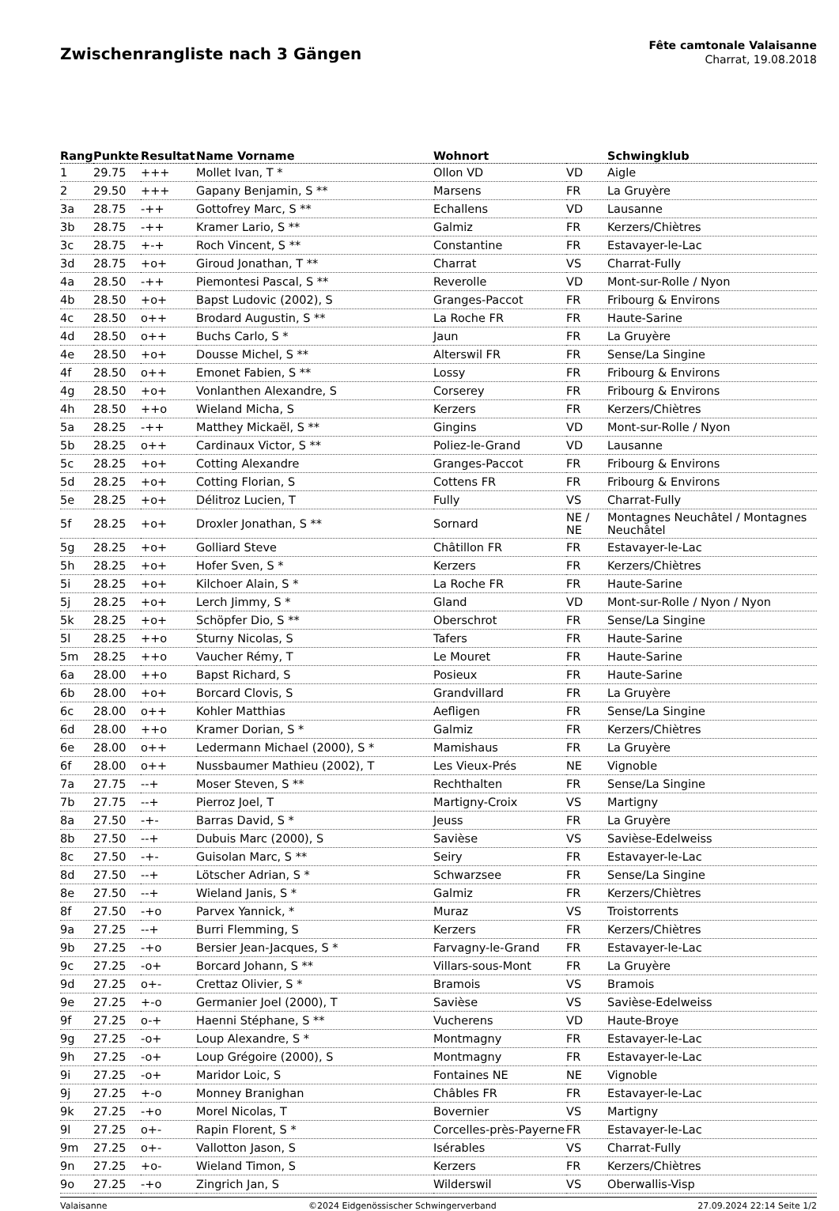Zwischenrangliste nach 3 Gängen
Fête camtonale Valaisanne
Charrat, 19.08.2018
| Rang | Punkte | Resultat | Name Vorname | Wohnort | | Schwingklub |
| --- | --- | --- | --- | --- | --- | --- |
| 1 | 29.75 | +++ | Mollet Ivan, T * | Ollon VD | VD | Aigle |
| 2 | 29.50 | +++ | Gapany Benjamin, S ** | Marsens | FR | La Gruyère |
| 3a | 28.75 | -++ | Gottofrey Marc, S ** | Echallens | VD | Lausanne |
| 3b | 28.75 | -++ | Kramer Lario, S ** | Galmiz | FR | Kerzers/Chiètres |
| 3c | 28.75 | +-+ | Roch Vincent, S ** | Constantine | FR | Estavayer-le-Lac |
| 3d | 28.75 | +o+ | Giroud Jonathan, T ** | Charrat | VS | Charrat-Fully |
| 4a | 28.50 | -++ | Piemontesi Pascal, S ** | Reverolle | VD | Mont-sur-Rolle / Nyon |
| 4b | 28.50 | +o+ | Bapst Ludovic (2002), S | Granges-Paccot | FR | Fribourg & Environs |
| 4c | 28.50 | o++ | Brodard Augustin, S ** | La Roche FR | FR | Haute-Sarine |
| 4d | 28.50 | o++ | Buchs Carlo, S * | Jaun | FR | La Gruyère |
| 4e | 28.50 | +o+ | Dousse Michel, S ** | Alterswil FR | FR | Sense/La Singine |
| 4f | 28.50 | o++ | Emonet Fabien, S ** | Lossy | FR | Fribourg & Environs |
| 4g | 28.50 | +o+ | Vonlanthen Alexandre, S | Corserey | FR | Fribourg & Environs |
| 4h | 28.50 | ++o | Wieland Micha, S | Kerzers | FR | Kerzers/Chiètres |
| 5a | 28.25 | -++ | Matthey Mickaël, S ** | Gingins | VD | Mont-sur-Rolle / Nyon |
| 5b | 28.25 | o++ | Cardinaux Victor, S ** | Poliez-le-Grand | VD | Lausanne |
| 5c | 28.25 | +o+ | Cotting Alexandre | Granges-Paccot | FR | Fribourg & Environs |
| 5d | 28.25 | +o+ | Cotting Florian, S | Cottens FR | FR | Fribourg & Environs |
| 5e | 28.25 | +o+ | Délitroz Lucien, T | Fully | VS | Charrat-Fully |
| 5f | 28.25 | +o+ | Droxler Jonathan, S ** | Sornard | NE / NE | Montagnes Neuchâtel / Montagnes Neuchâtel |
| 5g | 28.25 | +o+ | Golliard Steve | Châtillon FR | FR | Estavayer-le-Lac |
| 5h | 28.25 | +o+ | Hofer Sven, S * | Kerzers | FR | Kerzers/Chiètres |
| 5i | 28.25 | +o+ | Kilchoer Alain, S * | La Roche FR | FR | Haute-Sarine |
| 5j | 28.25 | +o+ | Lerch Jimmy, S * | Gland | VD | Mont-sur-Rolle / Nyon / Nyon |
| 5k | 28.25 | +o+ | Schöpfer Dio, S ** | Oberschrot | FR | Sense/La Singine |
| 5l | 28.25 | ++o | Sturny Nicolas, S | Tafers | FR | Haute-Sarine |
| 5m | 28.25 | ++o | Vaucher Rémy, T | Le Mouret | FR | Haute-Sarine |
| 6a | 28.00 | ++o | Bapst Richard, S | Posieux | FR | Haute-Sarine |
| 6b | 28.00 | +o+ | Borcard Clovis, S | Grandvillard | FR | La Gruyère |
| 6c | 28.00 | o++ | Kohler Matthias | Aefligen | FR | Sense/La Singine |
| 6d | 28.00 | ++o | Kramer Dorian, S * | Galmiz | FR | Kerzers/Chiètres |
| 6e | 28.00 | o++ | Ledermann Michael (2000), S * | Mamishaus | FR | La Gruyère |
| 6f | 28.00 | o++ | Nussbaumer Mathieu (2002), T | Les Vieux-Prés | NE | Vignoble |
| 7a | 27.75 | --+ | Moser Steven, S ** | Rechthalten | FR | Sense/La Singine |
| 7b | 27.75 | --+ | Pierroz Joel, T | Martigny-Croix | VS | Martigny |
| 8a | 27.50 | -+- | Barras David, S * | Jeuss | FR | La Gruyère |
| 8b | 27.50 | --+ | Dubuis Marc (2000), S | Savièse | VS | Savièse-Edelweiss |
| 8c | 27.50 | -+- | Guisolan Marc, S ** | Seiry | FR | Estavayer-le-Lac |
| 8d | 27.50 | --+ | Lötscher Adrian, S * | Schwarzsee | FR | Sense/La Singine |
| 8e | 27.50 | --+ | Wieland Janis, S * | Galmiz | FR | Kerzers/Chiètres |
| 8f | 27.50 | -+o | Parvex Yannick, * | Muraz | VS | Troistorrents |
| 9a | 27.25 | --+ | Burri Flemming, S | Kerzers | FR | Kerzers/Chiètres |
| 9b | 27.25 | -+o | Bersier Jean-Jacques, S * | Farvagny-le-Grand | FR | Estavayer-le-Lac |
| 9c | 27.25 | -o+ | Borcard Johann, S ** | Villars-sous-Mont | FR | La Gruyère |
| 9d | 27.25 | o+- | Crettaz Olivier, S * | Bramois | VS | Bramois |
| 9e | 27.25 | +-o | Germanier Joel (2000), T | Savièse | VS | Savièse-Edelweiss |
| 9f | 27.25 | o-+ | Haenni Stéphane, S ** | Vucherens | VD | Haute-Broye |
| 9g | 27.25 | -o+ | Loup Alexandre, S * | Montmagny | FR | Estavayer-le-Lac |
| 9h | 27.25 | -o+ | Loup Grégoire (2000), S | Montmagny | FR | Estavayer-le-Lac |
| 9i | 27.25 | -o+ | Maridor Loic, S | Fontaines NE | NE | Vignoble |
| 9j | 27.25 | +-o | Monney Branighan | Châbles FR | FR | Estavayer-le-Lac |
| 9k | 27.25 | -+o | Morel Nicolas, T | Bovernier | VS | Martigny |
| 9l | 27.25 | o+- | Rapin Florent, S * | Corcelles-près-Payerne | FR | Estavayer-le-Lac |
| 9m | 27.25 | o+- | Vallotton Jason, S | Isérables | VS | Charrat-Fully |
| 9n | 27.25 | +o- | Wieland Timon, S | Kerzers | FR | Kerzers/Chiètres |
| 9o | 27.25 | -+o | Zingrich Jan, S | Wilderswil | VS | Oberwallis-Visp |
Valaisanne ©2024 Eidgenössischer Schwingerverband 27.09.2024 22:14 Seite 1/2